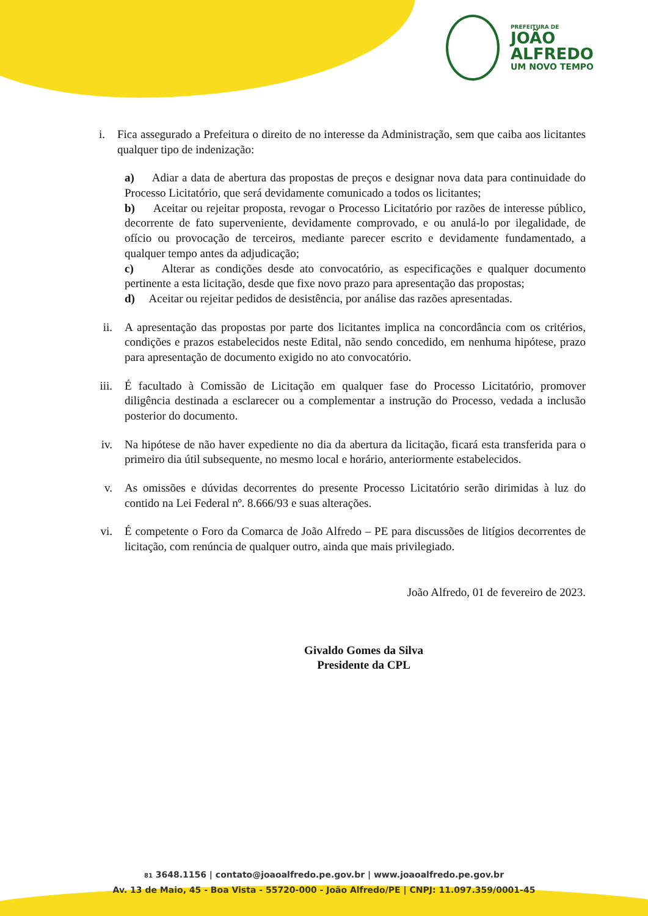PREFEITURA DE
JOÃO
ALFREDO
UM NOVO TEMPO
i. Fica assegurado a Prefeitura o direito de no interesse da Administração, sem que caiba aos licitantes qualquer tipo de indenização:
a) Adiar a data de abertura das propostas de preços e designar nova data para continuidade do Processo Licitatório, que será devidamente comunicado a todos os licitantes;
b) Aceitar ou rejeitar proposta, revogar o Processo Licitatório por razões de interesse público, decorrente de fato superveniente, devidamente comprovado, e ou anulá-lo por ilegalidade, de ofício ou provocação de terceiros, mediante parecer escrito e devidamente fundamentado, a qualquer tempo antes da adjudicação;
c) Alterar as condições desde ato convocatório, as especificações e qualquer documento pertinente a esta licitação, desde que fixe novo prazo para apresentação das propostas;
d) Aceitar ou rejeitar pedidos de desistência, por análise das razões apresentadas.
ii. A apresentação das propostas por parte dos licitantes implica na concordância com os critérios, condições e prazos estabelecidos neste Edital, não sendo concedido, em nenhuma hipótese, prazo para apresentação de documento exigido no ato convocatório.
iii. É facultado à Comissão de Licitação em qualquer fase do Processo Licitatório, promover diligência destinada a esclarecer ou a complementar a instrução do Processo, vedada a inclusão posterior do documento.
iv. Na hipótese de não haver expediente no dia da abertura da licitação, ficará esta transferida para o primeiro dia útil subsequente, no mesmo local e horário, anteriormente estabelecidos.
v. As omissões e dúvidas decorrentes do presente Processo Licitatório serão dirimidas à luz do contido na Lei Federal nº. 8.666/93 e suas alterações.
vi. É competente o Foro da Comarca de João Alfredo – PE para discussões de litígios decorrentes de licitação, com renúncia de qualquer outro, ainda que mais privilegiado.
João Alfredo, 01 de fevereiro de 2023.
Givaldo Gomes da Silva
Presidente da CPL
81 3648.1156 | contato@joaoalfredo.pe.gov.br | www.joaoalfredo.pe.gov.br
Av. 13 de Maio, 45 - Boa Vista - 55720-000 - João Alfredo/PE | CNPJ: 11.097.359/0001-45